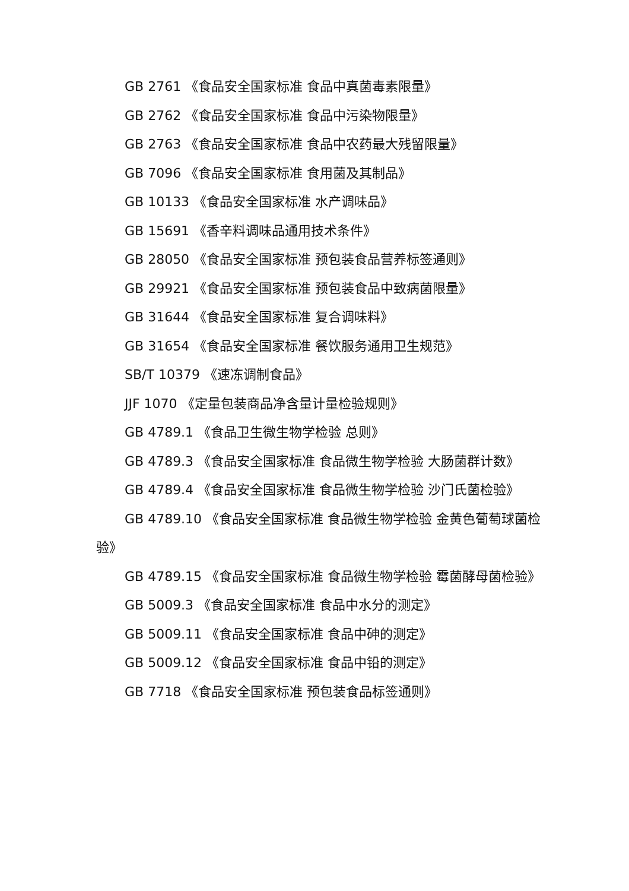GB 2761 《食品安全国家标准 食品中真菌毒素限量》
GB 2762 《食品安全国家标准 食品中污染物限量》
GB 2763 《食品安全国家标准 食品中农药最大残留限量》
GB 7096 《食品安全国家标准 食用菌及其制品》
GB 10133 《食品安全国家标准 水产调味品》
GB 15691 《香辛料调味品通用技术条件》
GB 28050 《食品安全国家标准 预包装食品营养标签通则》
GB 29921 《食品安全国家标准 预包装食品中致病菌限量》
GB 31644 《食品安全国家标准 复合调味料》
GB 31654 《食品安全国家标准 餐饮服务通用卫生规范》
SB/T 10379 《速冻调制食品》
JJF 1070 《定量包装商品净含量计量检验规则》
GB 4789.1 《食品卫生微生物学检验 总则》
GB 4789.3 《食品安全国家标准 食品微生物学检验 大肠菌群计数》
GB 4789.4 《食品安全国家标准 食品微生物学检验 沙门氏菌检验》
GB 4789.10 《食品安全国家标准 食品微生物学检验 金黄色葡萄球菌检验》
GB 4789.15 《食品安全国家标准 食品微生物学检验 霉菌酵母菌检验》
GB 5009.3 《食品安全国家标准 食品中水分的测定》
GB 5009.11 《食品安全国家标准 食品中砷的测定》
GB 5009.12 《食品安全国家标准 食品中铅的测定》
GB 7718 《食品安全国家标准 预包装食品标签通则》